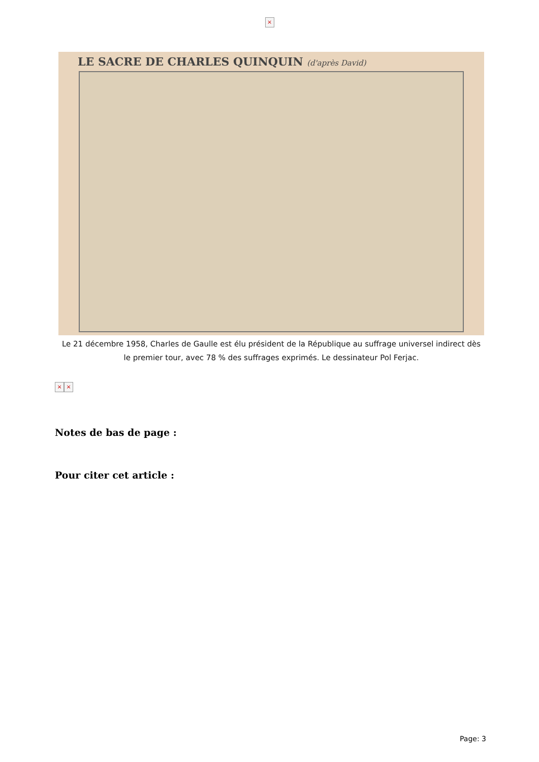×
LE SACRE DE CHARLES QUINQUIN (d'après David)
Le 21 décembre 1958, Charles de Gaulle est élu président de la République au suffrage universel indirect dès le premier tour, avec 78 % des suffrages exprimés. Le dessinateur Pol Ferjac.
× ×
Notes de bas de page :
Pour citer cet article :
Page: 3